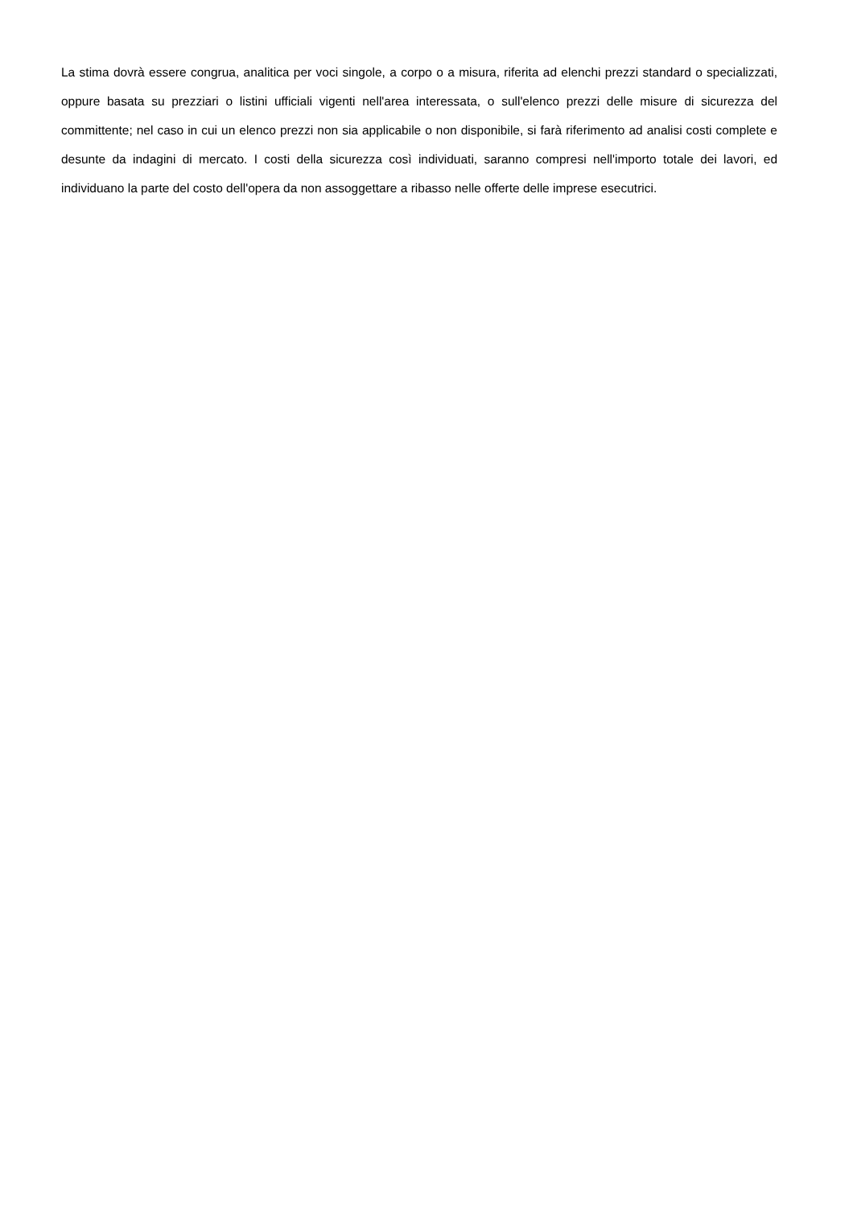La stima dovrà essere congrua, analitica per voci singole, a corpo o a misura, riferita ad elenchi prezzi standard o specializzati, oppure basata su prezziari o listini ufficiali vigenti nell'area interessata, o sull'elenco prezzi delle misure di sicurezza del committente; nel caso in cui un elenco prezzi non sia applicabile o non disponibile, si farà riferimento ad analisi costi complete e desunte da indagini di mercato. I costi della sicurezza così individuati, saranno compresi nell'importo totale dei lavori, ed individuano la parte del costo dell'opera da non assoggettare a ribasso nelle offerte delle imprese esecutrici.